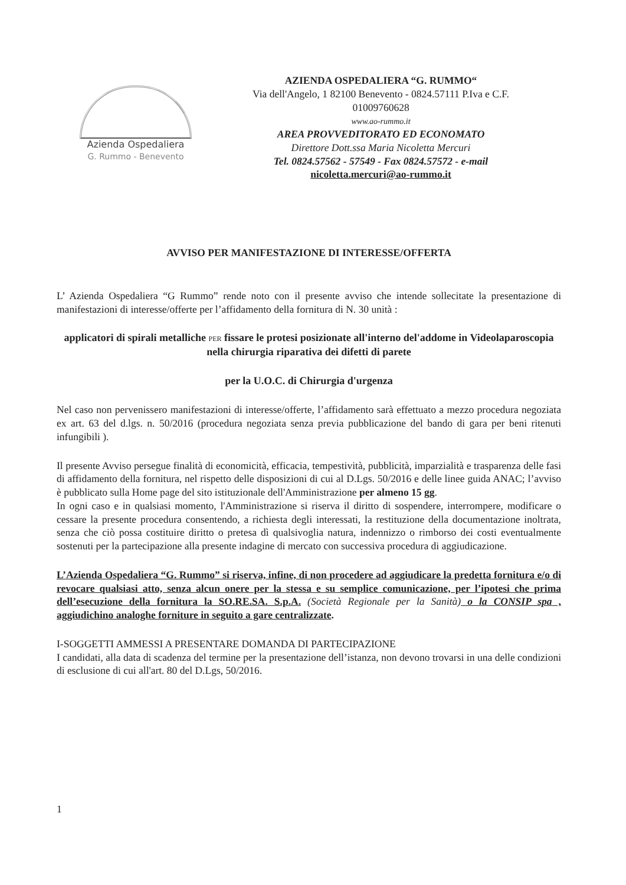Azienda Ospedaliera
G. Rummo - Benevento
AZIENDA OSPEDALIERA “G. RUMMO“
Via dell'Angelo, 1 82100 Benevento - 0824.57111 P.Iva e C.F.
01009760628
www.ao-rummo.it
AREA PROVVEDITORATO ED ECONOMATO
Direttore Dott.ssa Maria Nicoletta Mercuri
Tel. 0824.57562 - 57549 - Fax 0824.57572 - e-mail
nicoletta.mercuri@ao-rummo.it
AVVISO PER MANIFESTAZIONE DI INTERESSE/OFFERTA
L’ Azienda Ospedaliera “G Rummo” rende noto con il presente avviso che intende sollecitate la presentazione di manifestazioni di interesse/offerte per l’affidamento della fornitura di N. 30 unità :
applicatori di spirali metalliche PER fissare le protesi posizionate all'interno del'addome in Videolaparoscopia nella chirurgia riparativa dei difetti di parete
per la U.O.C. di Chirurgia d'urgenza
Nel caso non pervenissero manifestazioni di interesse/offerte, l’affidamento sarà effettuato a mezzo procedura negoziata ex art. 63 del d.lgs. n. 50/2016 (procedura negoziata senza previa pubblicazione del bando di gara per beni ritenuti infungibili ).
Il presente Avviso persegue finalità di economicità, efficacia, tempestività, pubblicità, imparzialità e trasparenza delle fasi di affidamento della fornitura, nel rispetto delle disposizioni di cui al D.Lgs. 50/2016 e delle linee guida ANAC; l’avviso è pubblicato sulla Home page del sito istituzionale dell'Amministrazione per almeno 15 gg.
In ogni caso e in qualsiasi momento, l'Amministrazione si riserva il diritto di sospendere, interrompere, modificare o cessare la presente procedura consentendo, a richiesta degli interessati, la restituzione della documentazione inoltrata, senza che ciò possa costituire diritto o pretesa dì qualsivoglia natura, indennizzo o rimborso dei costi eventualmente sostenuti per la partecipazione alla presente indagine di mercato con successiva procedura di aggiudicazione.
L’Azienda Ospedaliera “G. Rummo” si riserva, infine, di non procedere ad aggiudicare la predetta fornitura e/o di revocare qualsiasi atto, senza alcun onere per la stessa e su semplice comunicazione, per l’ipotesi che prima dell’esecuzione della fornitura la SO.RE.SA. S.p.A. (Società Regionale per la Sanità) o la CONSIP spa , aggiudichino analoghe forniture in seguito a gare centralizzate.
I-SOGGETTI AMMESSI A PRESENTARE DOMANDA DI PARTECIPAZIONE
I candidati, alla data di scadenza del termine per la presentazione dell’istanza, non devono trovarsi in una delle condizioni di esclusione di cui all'art. 80 del D.Lgs, 50/2016.
1